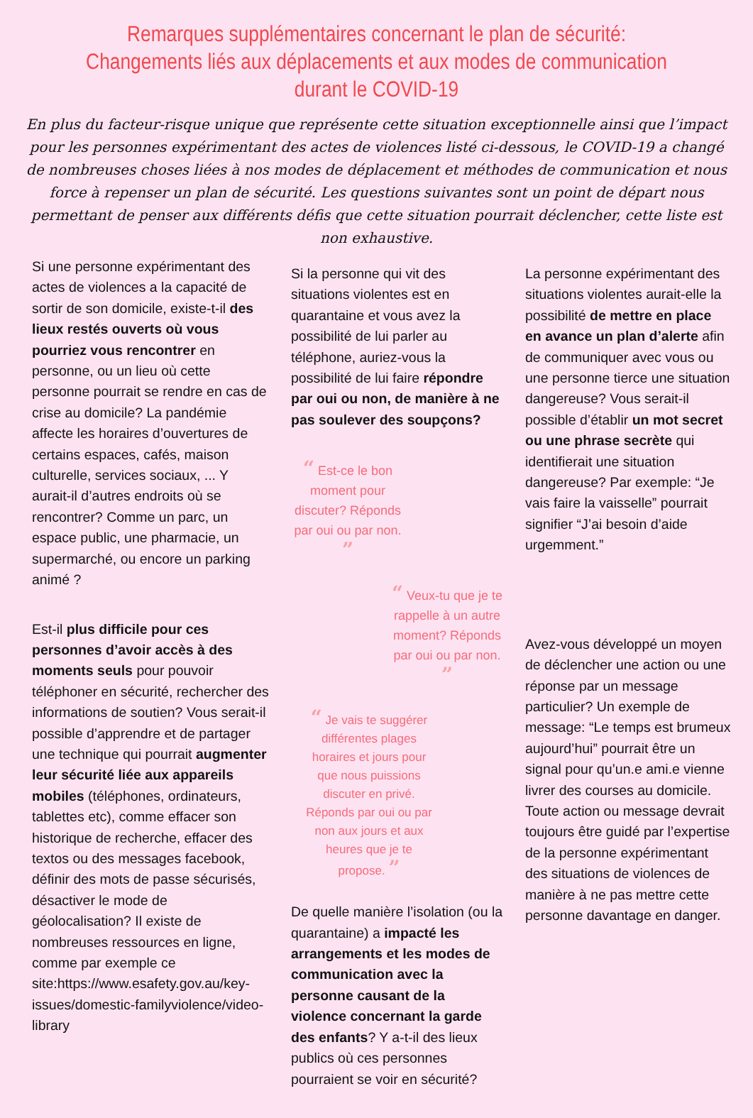Remarques supplémentaires concernant le plan de sécurité: Changements liés aux déplacements et aux modes de communication durant le COVID-19
En plus du facteur-risque unique que représente cette situation exceptionnelle ainsi que l’impact pour les personnes expérimentant des actes de violences listé ci-dessous, le COVID-19 a changé de nombreuses choses liées à nos modes de déplacement et méthodes de communication et nous force à repenser un plan de sécurité. Les questions suivantes sont un point de départ nous permettant de penser aux différents défis que cette situation pourrait déclencher, cette liste est non exhaustive.
Si une personne expérimentant des actes de violences a la capacité de sortir de son domicile, existe-t-il des lieux restés ouverts où vous pourriez vous rencontrer en personne, ou un lieu où cette personne pourrait se rendre en cas de crise au domicile? La pandémie affecte les horaires d’ouvertures de certains espaces, cafés, maison culturelle, services sociaux, ... Y aurait-il d’autres endroits où se rencontrer? Comme un parc, un espace public, une pharmacie, un supermarché, ou encore un parking animé ?
Est-il plus difficile pour ces personnes d’avoir accès à des moments seuls pour pouvoir téléphoner en sécurité, rechercher des informations de soutien? Vous serait-il possible d’apprendre et de partager une technique qui pourrait augmenter leur sécurité liée aux appareils mobiles (téléphones, ordinateurs, tablettes etc), comme effacer son historique de recherche, effacer des textos ou des messages facebook, définir des mots de passe sécurisés, désactiver le mode de géolocalisation? Il existe de nombreuses ressources en ligne, comme par exemple ce site:https://www.esafety.gov.au/key-issues/domestic-familyviolence/video-library
Si la personne qui vit des situations violentes est en quarantaine et vous avez la possibilité de lui parler au téléphone, auriez-vous la possibilité de lui faire répondre par oui ou non, de manière à ne pas soulever des soupçons?
“ Est-ce le bon moment pour discuter? Réponds par oui ou par non. ”
“ Veux-tu que je te rappelle à un autre moment? Réponds par oui ou par non. ”
“ Je vais te suggérer différentes plages horaires et jours pour que nous puissions discuter en privé. Réponds par oui ou par non aux jours et aux heures que je te propose. ”
De quelle manière l’isolation (ou la quarantaine) a impacté les arrangements et les modes de communication avec la personne causant de la violence concernant la garde des enfants? Y a-t-il des lieux publics où ces personnes pourraient se voir en sécurité?
La personne expérimentant des situations violentes aurait-elle la possibilité de mettre en place en avance un plan d’alerte afin de communiquer avec vous ou une personne tierce une situation dangereuse? Vous serait-il possible d’établir un mot secret ou une phrase secrète qui identifierait une situation dangereuse? Par exemple: “Je vais faire la vaisselle” pourrait signifier “J’ai besoin d’aide urgemment.”
Avez-vous développé un moyen de déclencher une action ou une réponse par un message particulier? Un exemple de message: “Le temps est brumeux aujourd’hui” pourrait être un signal pour qu’un.e ami.e vienne livrer des courses au domicile. Toute action ou message devrait toujours être guidé par l’expertise de la personne expérimentant des situations de violences de manière à ne pas mettre cette personne davantage en danger.